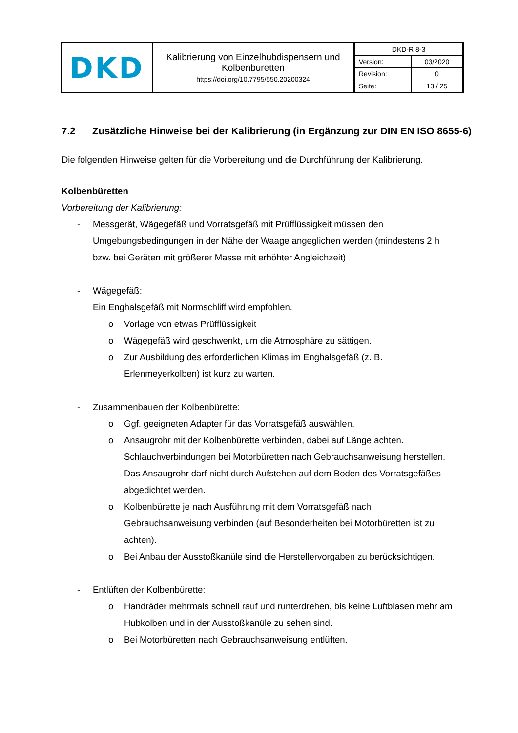| DKD | Kalibrierung von Einzelhubdispensern und Kolbenbüretten https://doi.org/10.7795/550.20200324 | / DKD-R 8-3 / / / Version: / 03/2020 / / Revision: / 0 / / Seite: / 13 / 25 / |
7.2 Zusätzliche Hinweise bei der Kalibrierung (in Ergänzung zur DIN EN ISO 8655-6)
Die folgenden Hinweise gelten für die Vorbereitung und die Durchführung der Kalibrierung.
Kolbenbüretten
Vorbereitung der Kalibrierung:
- Messgerät, Wägegefäß und Vorratsgefäß mit Prüfflüssigkeit müssen den Umgebungsbedingungen in der Nähe der Waage angeglichen werden (mindestens 2 h bzw. bei Geräten mit größerer Masse mit erhöhter Angleichzeit)
- Wägegefäß:
Ein Enghalsgefäß mit Normschliff wird empfohlen.
o Vorlage von etwas Prüfflüssigkeit
o Wägegefäß wird geschwenkt, um die Atmosphäre zu sättigen.
o Zur Ausbildung des erforderlichen Klimas im Enghalsgefäß (z. B. Erlenmeyerkolben) ist kurz zu warten.
- Zusammenbauen der Kolbenbürette:
o Ggf. geeigneten Adapter für das Vorratsgefäß auswählen.
o Ansaugrohr mit der Kolbenbürette verbinden, dabei auf Länge achten. Schlauchverbindungen bei Motorbüretten nach Gebrauchsanweisung herstellen. Das Ansaugrohr darf nicht durch Aufstehen auf dem Boden des Vorratsgefäßes abgedichtet werden.
o Kolbenbürette je nach Ausführung mit dem Vorratsgefäß nach Gebrauchsanweisung verbinden (auf Besonderheiten bei Motorbüretten ist zu achten).
o Bei Anbau der Ausstoßkanüle sind die Herstellervorgaben zu berücksichtigen.
- Entlüften der Kolbenbürette:
o Handräder mehrmals schnell rauf und runterdrehen, bis keine Luftblasen mehr am Hubkolben und in der Ausstoßkanüle zu sehen sind.
o Bei Motorbüretten nach Gebrauchsanweisung entlüften.